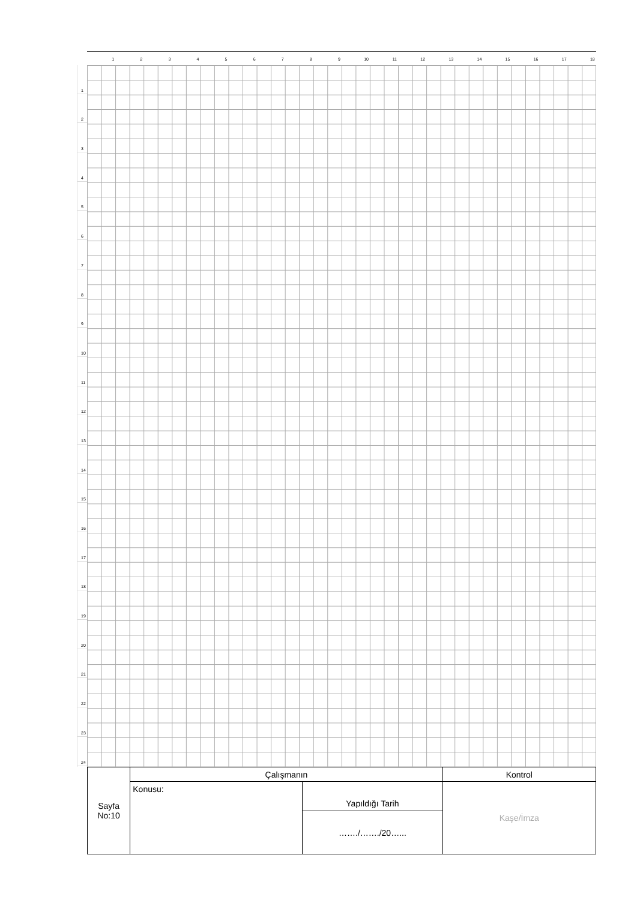1 2 3 4 5 6 7 8 9 10 11 12 13 14 15 16 17 18
1
2
3
4
5
6
7
8
9
10
11
12
13
14
15
16
17
18
19
20
21
22
23
24
| Sayfa No:10 | Çalışmanın | | Kontrol |
| | Konusu: | Yapıldığı Tarih | Kaşe/İmza |
| | | ……./……./20…... | |